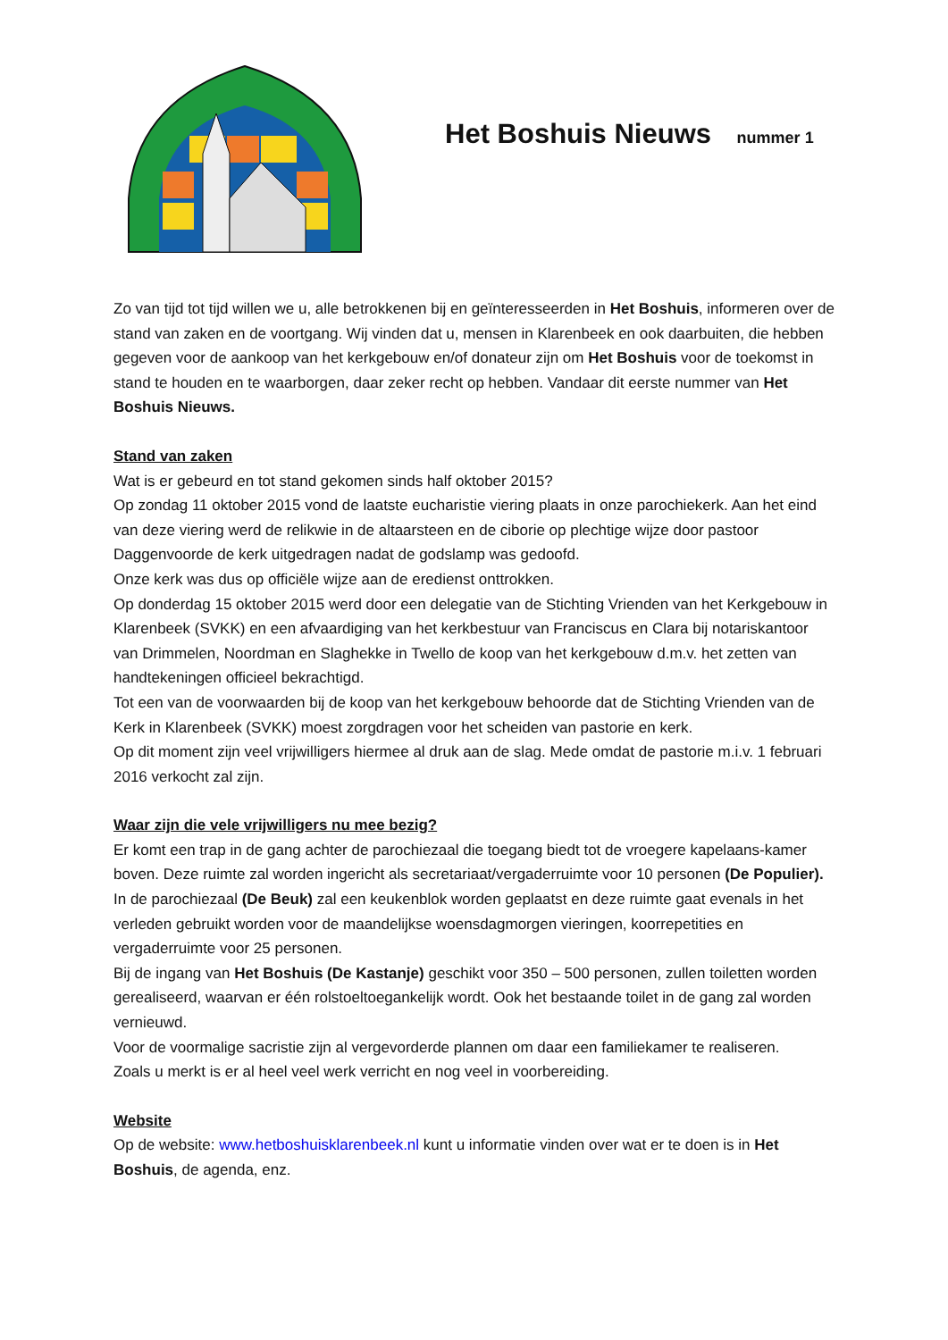Het Boshuis Nieuws nummer 1
Zo van tijd tot tijd willen we u, alle betrokkenen bij en geïnteresseerden in Het Boshuis, informeren over de stand van zaken en de voortgang. Wij vinden dat u, mensen in Klarenbeek en ook daarbuiten, die hebben gegeven voor de aankoop van het kerkgebouw en/of donateur zijn om Het Boshuis voor de toekomst in stand te houden en te waarborgen, daar zeker recht op hebben. Vandaar dit eerste nummer van Het Boshuis Nieuws.
Stand van zaken
Wat is er gebeurd en tot stand gekomen sinds half oktober 2015?
Op zondag 11 oktober 2015 vond de laatste eucharistie viering plaats in onze parochiekerk. Aan het eind van deze viering werd de relikwie in de altaarsteen en de ciborie op plechtige wijze door pastoor Daggenvoorde de kerk uitgedragen nadat de godslamp was gedoofd.
Onze kerk was dus op officiële wijze aan de eredienst onttrokken.
Op donderdag 15 oktober 2015 werd door een delegatie van de Stichting Vrienden van het Kerkgebouw in Klarenbeek (SVKK) en een afvaardiging van het kerkbestuur van Franciscus en Clara bij notariskantoor van Drimmelen, Noordman en Slaghekke in Twello de koop van het kerkgebouw d.m.v. het zetten van handtekeningen officieel bekrachtigd.
Tot een van de voorwaarden bij de koop van het kerkgebouw behoorde dat de Stichting Vrienden van de Kerk in Klarenbeek (SVKK) moest zorgdragen voor het scheiden van pastorie en kerk.
Op dit moment zijn veel vrijwilligers hiermee al druk aan de slag. Mede omdat de pastorie m.i.v. 1 februari 2016 verkocht zal zijn.
Waar zijn die vele vrijwilligers nu mee bezig?
Er komt een trap in de gang achter de parochiezaal die toegang biedt tot de vroegere kapelaans-kamer boven. Deze ruimte zal worden ingericht als secretariaat/vergaderruimte voor 10 personen (De Populier).
In de parochiezaal (De Beuk) zal een keukenblok worden geplaatst en deze ruimte gaat evenals in het verleden gebruikt worden voor de maandelijkse woensdagmorgen vieringen, koorrepetities en vergaderruimte voor 25 personen.
Bij de ingang van Het Boshuis (De Kastanje) geschikt voor 350 – 500 personen, zullen toiletten worden gerealiseerd, waarvan er één rolstoeltoegankelijk wordt. Ook het bestaande toilet in de gang zal worden vernieuwd.
Voor de voormalige sacristie zijn al vergevorderde plannen om daar een familiekamer te realiseren.
Zoals u merkt is er al heel veel werk verricht en nog veel in voorbereiding.
Website
Op de website: www.hetboshuisklarenbeek.nl kunt u informatie vinden over wat er te doen is in Het Boshuis, de agenda, enz.